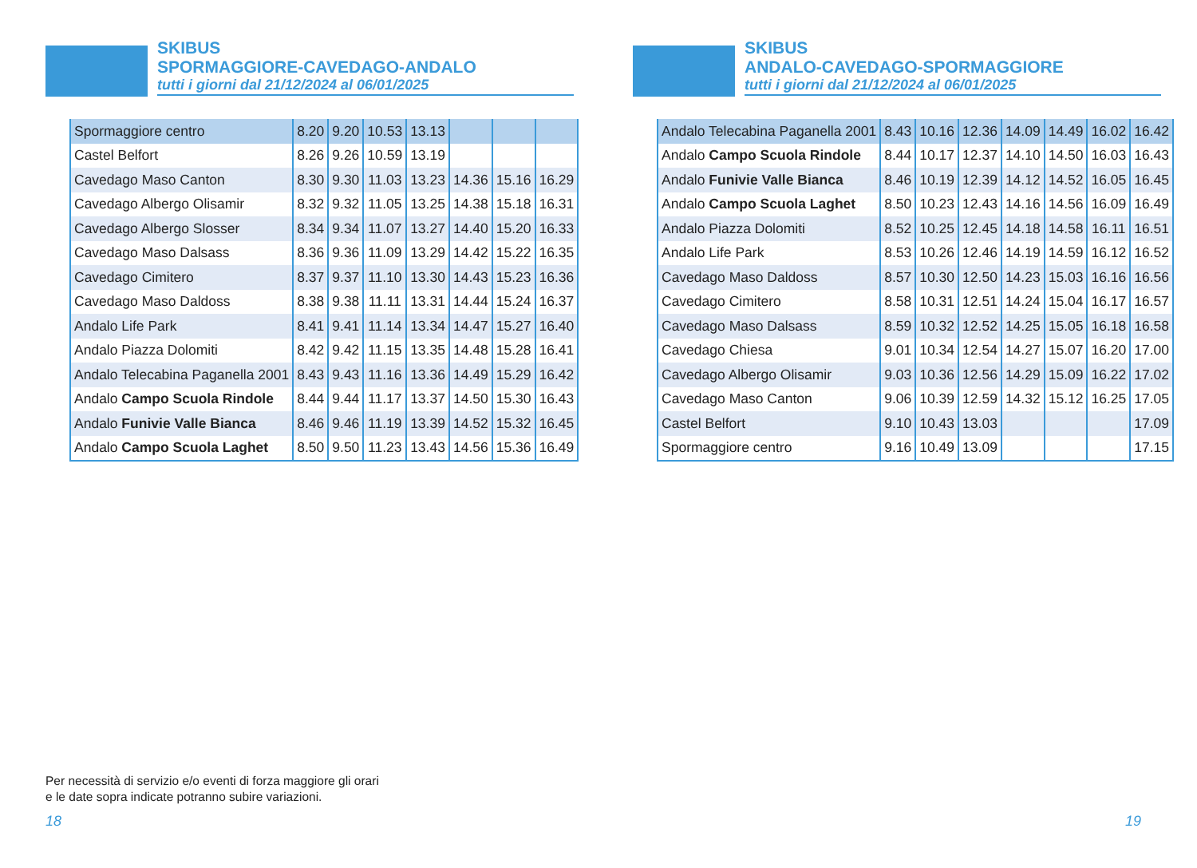SKIBUS
SPORMAGGIORE-CAVEDAGO-ANDALO
tutti i giorni dal 21/12/2024 al 06/01/2025
| Spormaggiore centro | 8.20 | 9.20 | 10.53 | 13.13 | | | |
| Castel Belfort | 8.26 | 9.26 | 10.59 | 13.19 | | | |
| Cavedago Maso Canton | 8.30 | 9.30 | 11.03 | 13.23 | 14.36 | 15.16 | 16.29 |
| Cavedago Albergo Olisamir | 8.32 | 9.32 | 11.05 | 13.25 | 14.38 | 15.18 | 16.31 |
| Cavedago Albergo Slosser | 8.34 | 9.34 | 11.07 | 13.27 | 14.40 | 15.20 | 16.33 |
| Cavedago Maso Dalsass | 8.36 | 9.36 | 11.09 | 13.29 | 14.42 | 15.22 | 16.35 |
| Cavedago Cimitero | 8.37 | 9.37 | 11.10 | 13.30 | 14.43 | 15.23 | 16.36 |
| Cavedago Maso Daldoss | 8.38 | 9.38 | 11.11 | 13.31 | 14.44 | 15.24 | 16.37 |
| Andalo Life Park | 8.41 | 9.41 | 11.14 | 13.34 | 14.47 | 15.27 | 16.40 |
| Andalo Piazza Dolomiti | 8.42 | 9.42 | 11.15 | 13.35 | 14.48 | 15.28 | 16.41 |
| Andalo Telecabina Paganella 2001 | 8.43 | 9.43 | 11.16 | 13.36 | 14.49 | 15.29 | 16.42 |
| Andalo Campo Scuola Rindole | 8.44 | 9.44 | 11.17 | 13.37 | 14.50 | 15.30 | 16.43 |
| Andalo Funivie Valle Bianca | 8.46 | 9.46 | 11.19 | 13.39 | 14.52 | 15.32 | 16.45 |
| Andalo Campo Scuola Laghet | 8.50 | 9.50 | 11.23 | 13.43 | 14.56 | 15.36 | 16.49 |
SKIBUS
ANDALO-CAVEDAGO-SPORMAGGIORE
tutti i giorni dal 21/12/2024 al 06/01/2025
| Andalo Telecabina Paganella 2001 | 8.43 | 10.16 | 12.36 | 14.09 | 14.49 | 16.02 | 16.42 |
| Andalo Campo Scuola Rindole | 8.44 | 10.17 | 12.37 | 14.10 | 14.50 | 16.03 | 16.43 |
| Andalo Funivie Valle Bianca | 8.46 | 10.19 | 12.39 | 14.12 | 14.52 | 16.05 | 16.45 |
| Andalo Campo Scuola Laghet | 8.50 | 10.23 | 12.43 | 14.16 | 14.56 | 16.09 | 16.49 |
| Andalo Piazza Dolomiti | 8.52 | 10.25 | 12.45 | 14.18 | 14.58 | 16.11 | 16.51 |
| Andalo Life Park | 8.53 | 10.26 | 12.46 | 14.19 | 14.59 | 16.12 | 16.52 |
| Cavedago Maso Daldoss | 8.57 | 10.30 | 12.50 | 14.23 | 15.03 | 16.16 | 16.56 |
| Cavedago Cimitero | 8.58 | 10.31 | 12.51 | 14.24 | 15.04 | 16.17 | 16.57 |
| Cavedago Maso Dalsass | 8.59 | 10.32 | 12.52 | 14.25 | 15.05 | 16.18 | 16.58 |
| Cavedago Chiesa | 9.01 | 10.34 | 12.54 | 14.27 | 15.07 | 16.20 | 17.00 |
| Cavedago Albergo Olisamir | 9.03 | 10.36 | 12.56 | 14.29 | 15.09 | 16.22 | 17.02 |
| Cavedago Maso Canton | 9.06 | 10.39 | 12.59 | 14.32 | 15.12 | 16.25 | 17.05 |
| Castel Belfort | 9.10 | 10.43 | 13.03 | | | | 17.09 |
| Spormaggiore centro | 9.16 | 10.49 | 13.09 | | | | 17.15 |
Per necessità di servizio e/o eventi di forza maggiore gli orari
e le date sopra indicate potranno subire variazioni.
18 19